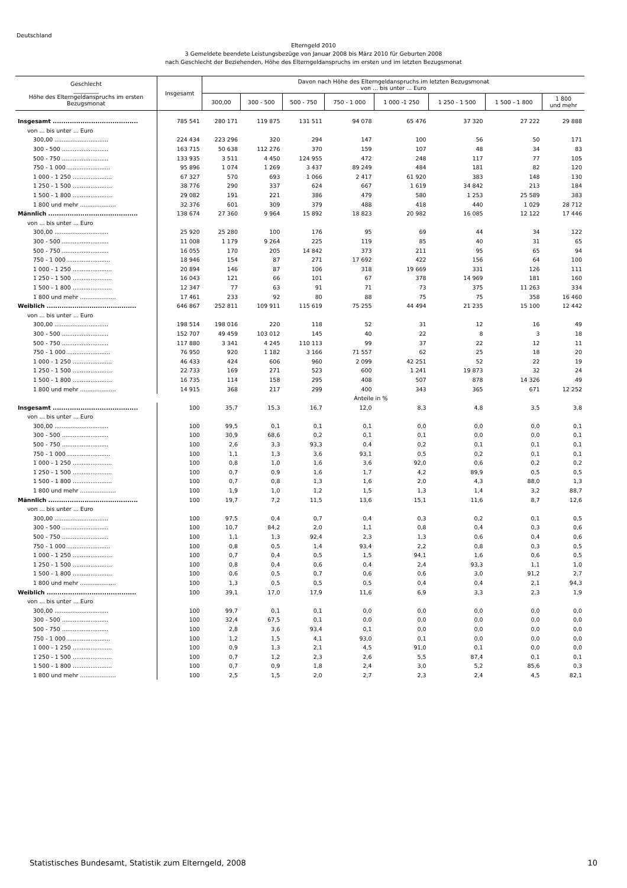Deutschland
Elterngeld 2010
3 Gemeldete beendete Leistungsbezüge von Januar 2008 bis März 2010 für Geburten 2008
nach Geschlecht der Beziehenden, Höhe des Elterngeldanspruchs im ersten und im letzten Bezugsmonat
| Geschlecht _________ Höhe des Elterngeldanspruchs im ersten Bezugsmonat | Insgesamt | Davon nach Höhe des Elterngeldanspruchs im letzten Bezugsmonat von ... bis unter ... Euro | | | | | | | |
| --- | --- | --- | --- | --- | --- | --- | --- | --- | --- |
| | | 300,00 | 300 - 500 | 500 - 750 | 750 - 1 000 | 1 000 -1 250 | 1 250 - 1 500 | 1 500 - 1 800 | 1 800 und mehr |
| Insgesamt ........................................ | 785 541 | 280 171 | 119 875 | 131 511 | 94 078 | 65 476 | 37 320 | 27 222 | 29 888 |
| von ... bis unter ... Euro | | | | | | | | | |
| 300,00 .............................. | 224 434 | 223 296 | 320 | 294 | 147 | 100 | 56 | 50 | 171 |
| 300 - 500 .......................... | 163 715 | 50 638 | 112 276 | 370 | 159 | 107 | 48 | 34 | 83 |
| 500 - 750 .......................... | 133 935 | 3 511 | 4 450 | 124 955 | 472 | 248 | 117 | 77 | 105 |
| 750 - 1 000 ........................ | 95 896 | 1 074 | 1 269 | 3 437 | 89 249 | 484 | 181 | 82 | 120 |
| 1 000 - 1 250 ...................... | 67 327 | 570 | 693 | 1 066 | 2 417 | 61 920 | 383 | 148 | 130 |
| 1 250 - 1 500 ...................... | 38 776 | 290 | 337 | 624 | 667 | 1 619 | 34 842 | 213 | 184 |
| 1 500 - 1 800 ...................... | 29 082 | 191 | 221 | 386 | 479 | 580 | 1 253 | 25 589 | 383 |
| 1 800 und mehr .................... | 32 376 | 601 | 309 | 379 | 488 | 418 | 440 | 1 029 | 28 712 |
| Männlich .......................................... | 138 674 | 27 360 | 9 964 | 15 892 | 18 823 | 20 982 | 16 085 | 12 122 | 17 446 |
| von ... bis unter ... Euro | | | | | | | | | |
| 300,00 .............................. | 25 920 | 25 280 | 100 | 176 | 95 | 69 | 44 | 34 | 122 |
| 300 - 500 .......................... | 11 008 | 1 179 | 9 264 | 225 | 119 | 85 | 40 | 31 | 65 |
| 500 - 750 .......................... | 16 055 | 170 | 205 | 14 842 | 373 | 211 | 95 | 65 | 94 |
| 750 - 1 000 ........................ | 18 946 | 154 | 87 | 271 | 17 692 | 422 | 156 | 64 | 100 |
| 1 000 - 1 250 ...................... | 20 894 | 146 | 87 | 106 | 318 | 19 669 | 331 | 126 | 111 |
| 1 250 - 1 500 ...................... | 16 043 | 121 | 66 | 101 | 67 | 378 | 14 969 | 181 | 160 |
| 1 500 - 1 800 ...................... | 12 347 | 77 | 63 | 91 | 71 | 73 | 375 | 11 263 | 334 |
| 1 800 und mehr .................... | 17 461 | 233 | 92 | 80 | 88 | 75 | 75 | 358 | 16 460 |
| Weiblich .......................................... | 646 867 | 252 811 | 109 911 | 115 619 | 75 255 | 44 494 | 21 235 | 15 100 | 12 442 |
| von ... bis unter ... Euro | | | | | | | | | |
| 300,00 .............................. | 198 514 | 198 016 | 220 | 118 | 52 | 31 | 12 | 16 | 49 |
| 300 - 500 .......................... | 152 707 | 49 459 | 103 012 | 145 | 40 | 22 | 8 | 3 | 18 |
| 500 - 750 .......................... | 117 880 | 3 341 | 4 245 | 110 113 | 99 | 37 | 22 | 12 | 11 |
| 750 - 1 000 ........................ | 76 950 | 920 | 1 182 | 3 166 | 71 557 | 62 | 25 | 18 | 20 |
| 1 000 - 1 250 ...................... | 46 433 | 424 | 606 | 960 | 2 099 | 42 251 | 52 | 22 | 19 |
| 1 250 - 1 500 ...................... | 22 733 | 169 | 271 | 523 | 600 | 1 241 | 19 873 | 32 | 24 |
| 1 500 - 1 800 ...................... | 16 735 | 114 | 158 | 295 | 408 | 507 | 878 | 14 326 | 49 |
| 1 800 und mehr .................... | 14 915 | 368 | 217 | 299 | 400 | 343 | 365 | 671 | 12 252 |
| | Anteile in % | | | | | | | | |
| Insgesamt ........................................ | 100 | 35,7 | 15,3 | 16,7 | 12,0 | 8,3 | 4,8 | 3,5 | 3,8 |
| von ... bis unter ... Euro | | | | | | | | | |
| 300,00 .............................. | 100 | 99,5 | 0,1 | 0,1 | 0,1 | 0,0 | 0,0 | 0,0 | 0,1 |
| 300 - 500 .......................... | 100 | 30,9 | 68,6 | 0,2 | 0,1 | 0,1 | 0,0 | 0,0 | 0,1 |
| 500 - 750 .......................... | 100 | 2,6 | 3,3 | 93,3 | 0,4 | 0,2 | 0,1 | 0,1 | 0,1 |
| 750 - 1 000 ........................ | 100 | 1,1 | 1,3 | 3,6 | 93,1 | 0,5 | 0,2 | 0,1 | 0,1 |
| 1 000 - 1 250 ...................... | 100 | 0,8 | 1,0 | 1,6 | 3,6 | 92,0 | 0,6 | 0,2 | 0,2 |
| 1 250 - 1 500 ...................... | 100 | 0,7 | 0,9 | 1,6 | 1,7 | 4,2 | 89,9 | 0,5 | 0,5 |
| 1 500 - 1 800 ...................... | 100 | 0,7 | 0,8 | 1,3 | 1,6 | 2,0 | 4,3 | 88,0 | 1,3 |
| 1 800 und mehr .................... | 100 | 1,9 | 1,0 | 1,2 | 1,5 | 1,3 | 1,4 | 3,2 | 88,7 |
| Männlich .......................................... | 100 | 19,7 | 7,2 | 11,5 | 13,6 | 15,1 | 11,6 | 8,7 | 12,6 |
| von ... bis unter ... Euro | | | | | | | | | |
| 300,00 .............................. | 100 | 97,5 | 0,4 | 0,7 | 0,4 | 0,3 | 0,2 | 0,1 | 0,5 |
| 300 - 500 .......................... | 100 | 10,7 | 84,2 | 2,0 | 1,1 | 0,8 | 0,4 | 0,3 | 0,6 |
| 500 - 750 .......................... | 100 | 1,1 | 1,3 | 92,4 | 2,3 | 1,3 | 0,6 | 0,4 | 0,6 |
| 750 - 1 000 ........................ | 100 | 0,8 | 0,5 | 1,4 | 93,4 | 2,2 | 0,8 | 0,3 | 0,5 |
| 1 000 - 1 250 ...................... | 100 | 0,7 | 0,4 | 0,5 | 1,5 | 94,1 | 1,6 | 0,6 | 0,5 |
| 1 250 - 1 500 ...................... | 100 | 0,8 | 0,4 | 0,6 | 0,4 | 2,4 | 93,3 | 1,1 | 1,0 |
| 1 500 - 1 800 ...................... | 100 | 0,6 | 0,5 | 0,7 | 0,6 | 0,6 | 3,0 | 91,2 | 2,7 |
| 1 800 und mehr .................... | 100 | 1,3 | 0,5 | 0,5 | 0,5 | 0,4 | 0,4 | 2,1 | 94,3 |
| Weiblich .......................................... | 100 | 39,1 | 17,0 | 17,9 | 11,6 | 6,9 | 3,3 | 2,3 | 1,9 |
| von ... bis unter ... Euro | | | | | | | | | |
| 300,00 .............................. | 100 | 99,7 | 0,1 | 0,1 | 0,0 | 0,0 | 0,0 | 0,0 | 0,0 |
| 300 - 500 .......................... | 100 | 32,4 | 67,5 | 0,1 | 0,0 | 0,0 | 0,0 | 0,0 | 0,0 |
| 500 - 750 .......................... | 100 | 2,8 | 3,6 | 93,4 | 0,1 | 0,0 | 0,0 | 0,0 | 0,0 |
| 750 - 1 000 ........................ | 100 | 1,2 | 1,5 | 4,1 | 93,0 | 0,1 | 0,0 | 0,0 | 0,0 |
| 1 000 - 1 250 ...................... | 100 | 0,9 | 1,3 | 2,1 | 4,5 | 91,0 | 0,1 | 0,0 | 0,0 |
| 1 250 - 1 500 ...................... | 100 | 0,7 | 1,2 | 2,3 | 2,6 | 5,5 | 87,4 | 0,1 | 0,1 |
| 1 500 - 1 800 ...................... | 100 | 0,7 | 0,9 | 1,8 | 2,4 | 3,0 | 5,2 | 85,6 | 0,3 |
| 1 800 und mehr .................... | 100 | 2,5 | 1,5 | 2,0 | 2,7 | 2,3 | 2,4 | 4,5 | 82,1 |
Statistisches Bundesamt, Statistik zum Elterngeld, 2008 10